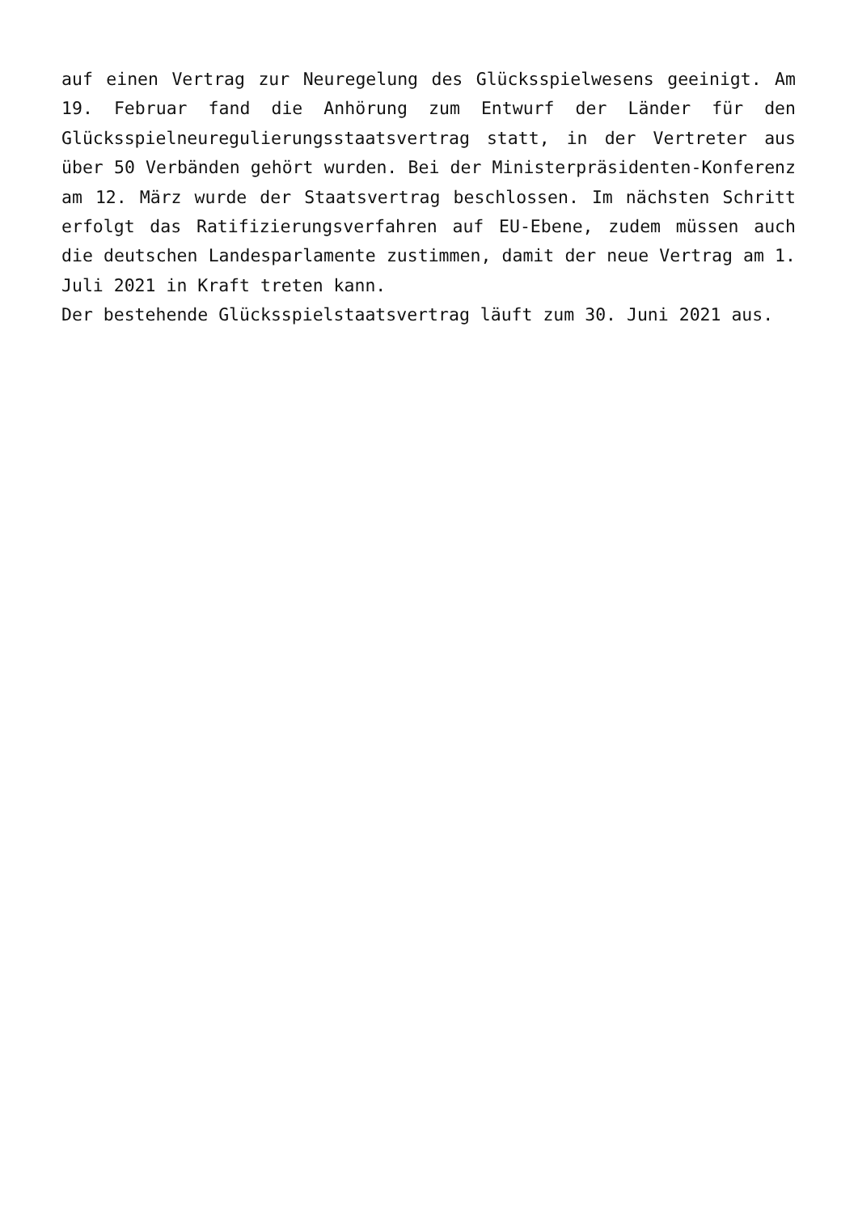auf einen Vertrag zur Neuregelung des Glücksspielwesens geeinigt. Am 19. Februar fand die Anhörung zum Entwurf der Länder für den Glücksspielneuregulierungsstaatsvertrag statt, in der Vertreter aus über 50 Verbänden gehört wurden. Bei der Ministerpräsidenten-Konferenz am 12. März wurde der Staatsvertrag beschlossen. Im nächsten Schritt erfolgt das Ratifizierungsverfahren auf EU-Ebene, zudem müssen auch die deutschen Landesparlamente zustimmen, damit der neue Vertrag am 1. Juli 2021 in Kraft treten kann.
Der bestehende Glücksspielstaatsvertrag läuft zum 30. Juni 2021 aus.